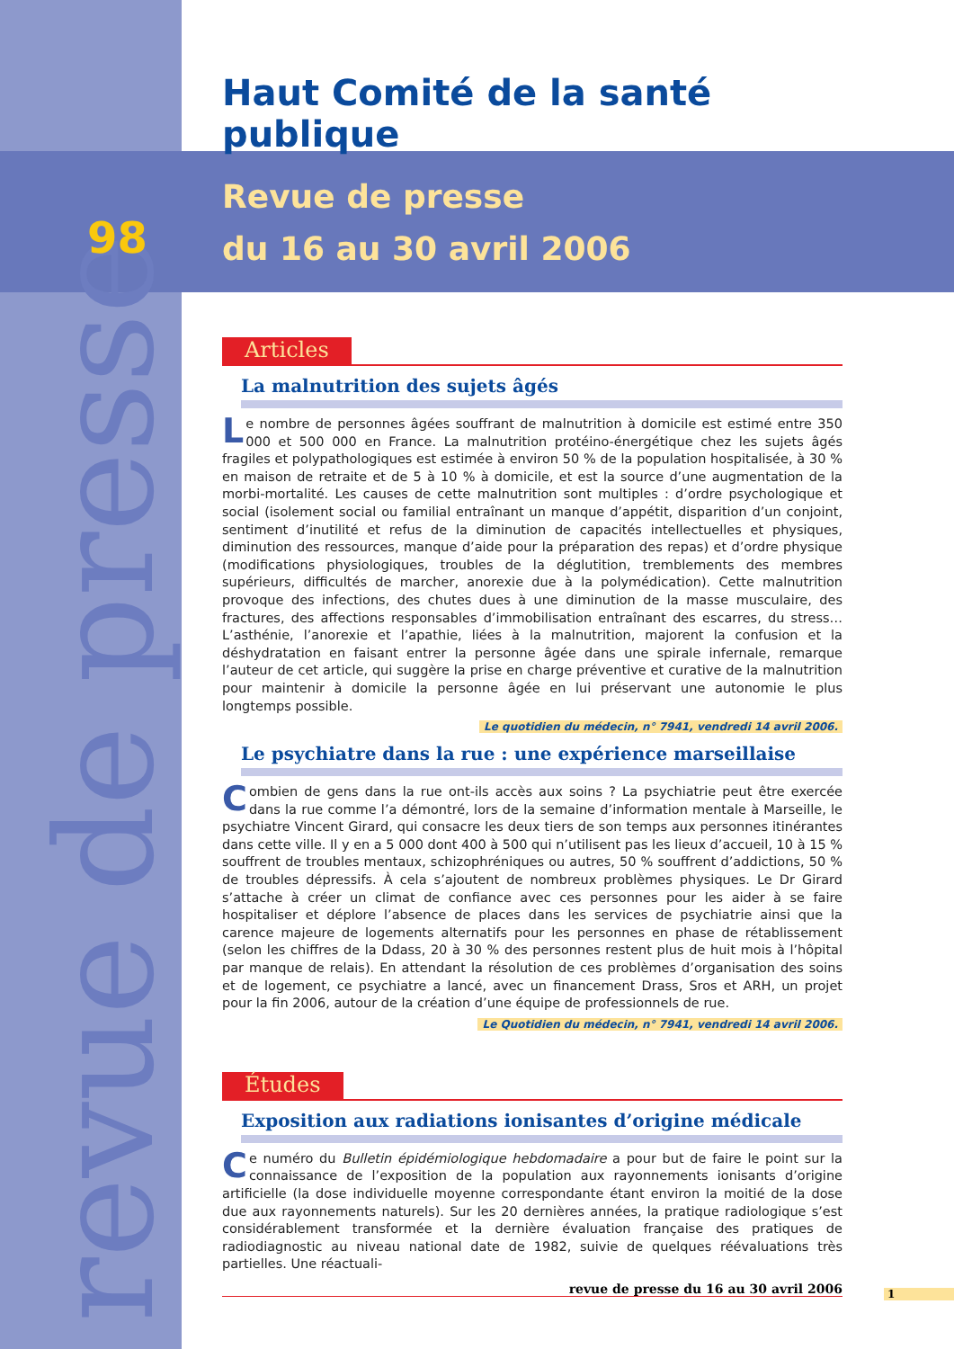revue de presse
Haut Comité de la santé publique
98
Revue de presse
du 16 au 30 avril 2006
Articles
La malnutrition des sujets âgés
Le nombre de personnes âgées souffrant de malnutrition à domicile est estimé entre 350 000 et 500 000 en France. La malnutrition protéino-énergétique chez les sujets âgés fragiles et polypathologiques est estimée à environ 50 % de la population hospitalisée, à 30 % en maison de retraite et de 5 à 10 % à domicile, et est la source d’une augmentation de la morbi-mortalité. Les causes de cette malnutrition sont multiples : d’ordre psychologique et social (isolement social ou familial entraînant un manque d’appétit, disparition d’un conjoint, sentiment d’inutilité et refus de la diminution de capacités intellectuelles et physiques, diminution des ressources, manque d’aide pour la préparation des repas) et d’ordre physique (modifications physiologiques, troubles de la déglutition, tremblements des membres supérieurs, difficultés de marcher, anorexie due à la polymédication). Cette malnutrition provoque des infections, des chutes dues à une diminution de la masse musculaire, des fractures, des affections responsables d’immobilisation entraînant des escarres, du stress… L’asthénie, l’anorexie et l’apathie, liées à la malnutrition, majorent la confusion et la déshydratation en faisant entrer la personne âgée dans une spirale infernale, remarque l’auteur de cet article, qui suggère la prise en charge préventive et curative de la malnutrition pour maintenir à domicile la personne âgée en lui préservant une autonomie le plus longtemps possible.
Le quotidien du médecin, n° 7941, vendredi 14 avril 2006.
Le psychiatre dans la rue : une expérience marseillaise
Combien de gens dans la rue ont-ils accès aux soins ? La psychiatrie peut être exercée dans la rue comme l’a démontré, lors de la semaine d’information mentale à Marseille, le psychiatre Vincent Girard, qui consacre les deux tiers de son temps aux personnes itinérantes dans cette ville. Il y en a 5 000 dont 400 à 500 qui n’utilisent pas les lieux d’accueil, 10 à 15 % souffrent de troubles mentaux, schizophréniques ou autres, 50 % souffrent d’addictions, 50 % de troubles dépressifs. À cela s’ajoutent de nombreux problèmes physiques. Le Dr Girard s’attache à créer un climat de confiance avec ces personnes pour les aider à se faire hospitaliser et déplore l’absence de places dans les services de psychiatrie ainsi que la carence majeure de logements alternatifs pour les personnes en phase de rétablissement (selon les chiffres de la Ddass, 20 à 30 % des personnes restent plus de huit mois à l’hôpital par manque de relais). En attendant la résolution de ces problèmes d’organisation des soins et de logement, ce psychiatre a lancé, avec un financement Drass, Sros et ARH, un projet pour la fin 2006, autour de la création d’une équipe de professionnels de rue.
Le Quotidien du médecin, n° 7941, vendredi 14 avril 2006.
Études
Exposition aux radiations ionisantes d’origine médicale
Ce numéro du Bulletin épidémiologique hebdomadaire a pour but de faire le point sur la connaissance de l’exposition de la population aux rayonnements ionisants d’origine artificielle (la dose individuelle moyenne correspondante étant environ la moitié de la dose due aux rayonnements naturels). Sur les 20 dernières années, la pratique radiologique s’est considérablement transformée et la dernière évaluation française des pratiques de radiodiagnostic au niveau national date de 1982, suivie de quelques réévaluations très partielles. Une réactuali-
revue de presse du 16 au 30 avril 2006 1